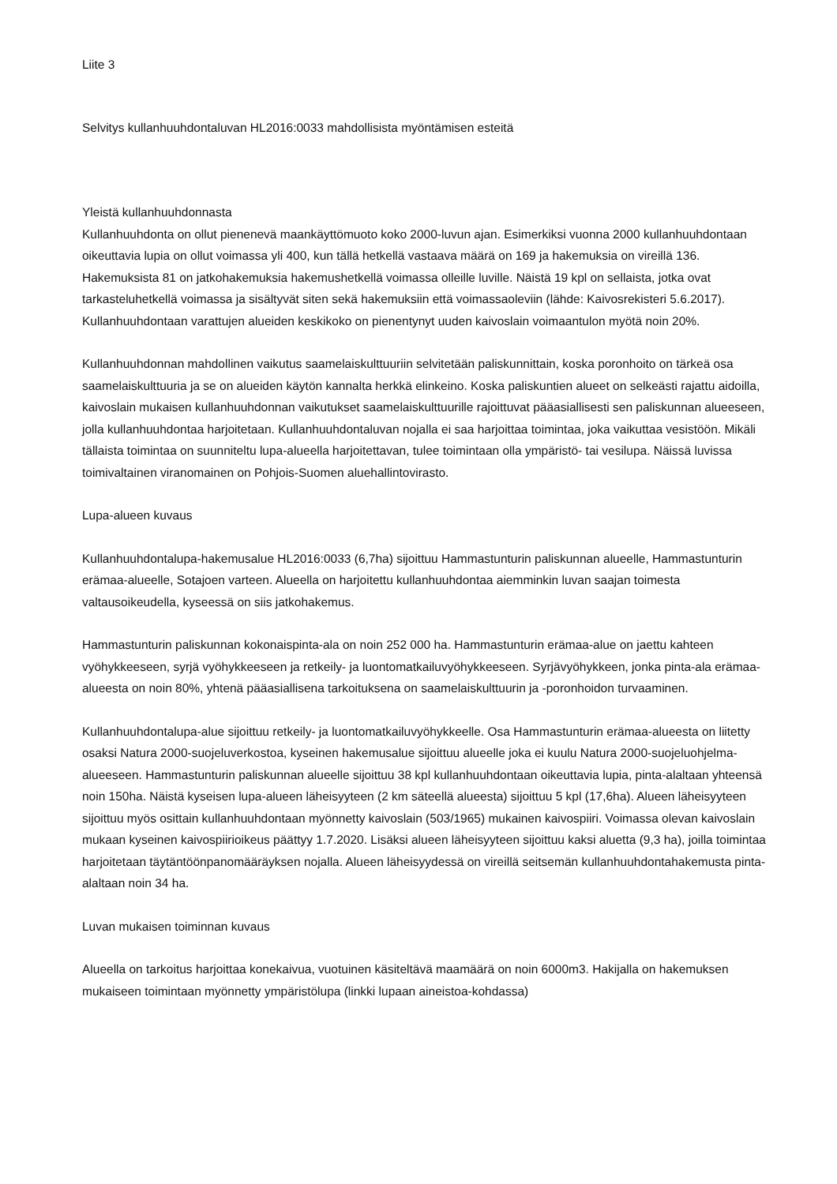Liite 3
Selvitys kullanhuuhdontaluvan HL2016:0033 mahdollisista myöntämisen esteitä
Yleistä kullanhuuhdonnasta
Kullanhuuhdonta on ollut pienenevä maankäyttömuoto koko 2000-luvun ajan. Esimerkiksi vuonna 2000 kullanhuuhdontaan oikeuttavia lupia on ollut voimassa yli 400, kun tällä hetkellä vastaava määrä on 169 ja hakemuksia on vireillä 136. Hakemuksista 81 on jatkohakemuksia hakemushetkellä voimassa olleille luville. Näistä 19 kpl on sellaista, jotka ovat tarkasteluhetkellä voimassa ja sisältyvät siten sekä hakemuksiin että voimassaoleviin (lähde: Kaivosrekisteri 5.6.2017). Kullanhuuhdontaan varattujen alueiden keskikoko on pienentynyt uuden kaivoslain voimaantulon myötä noin 20%.
Kullanhuuhdonnan mahdollinen vaikutus saamelaiskulttuuriin selvitetään paliskunnittain, koska poronhoito on tärkeä osa saamelaiskulttuuria ja se on alueiden käytön kannalta herkkä elinkeino. Koska paliskuntien alueet on selkeästi rajattu aidoilla, kaivoslain mukaisen kullanhuuhdonnan vaikutukset saamelaiskulttuurille rajoittuvat pääasiallisesti sen paliskunnan alueeseen, jolla kullanhuuhdontaa harjoitetaan. Kullanhuuhdontaluvan nojalla ei saa harjoittaa toimintaa, joka vaikuttaa vesistöön. Mikäli tällaista toimintaa on suunniteltu lupa-alueella harjoitettavan, tulee toimintaan olla ympäristö- tai vesilupa. Näissä luvissa toimivaltainen viranomainen on Pohjois-Suomen aluehallintovirasto.
Lupa-alueen kuvaus
Kullanhuuhdontalupa-hakemusalue HL2016:0033 (6,7ha) sijoittuu Hammastunturin paliskunnan alueelle, Hammastunturin erämaa-alueelle, Sotajoen varteen. Alueella on harjoitettu kullanhuuhdontaa aiemminkin luvan saajan toimesta valtausoikeudella, kyseessä on siis jatkohakemus.
Hammastunturin paliskunnan kokonaispinta-ala on noin 252 000 ha. Hammastunturin erämaa-alue on jaettu kahteen vyöhykkeeseen, syrjä vyöhykkeeseen ja retkeily- ja luontomatkailuvyöhykkeeseen. Syrjävyöhykkeen, jonka pinta-ala erämaa-alueesta on noin 80%, yhtenä pääasiallisena tarkoituksena on saamelaiskulttuurin ja -poronhoidon turvaaminen.
Kullanhuuhdontalupa-alue sijoittuu retkeily- ja luontomatkailuvyöhykkeelle. Osa Hammastunturin erämaa-alueesta on liitetty osaksi Natura 2000-suojeluverkostoa, kyseinen hakemusalue sijoittuu alueelle joka ei kuulu Natura 2000-suojeluohjelma-alueeseen. Hammastunturin paliskunnan alueelle sijoittuu 38 kpl kullanhuuhdontaan oikeuttavia lupia, pinta-alaltaan yhteensä noin 150ha. Näistä kyseisen lupa-alueen läheisyyteen (2 km säteellä alueesta) sijoittuu 5 kpl (17,6ha). Alueen läheisyyteen sijoittuu myös osittain kullanhuuhdontaan myönnetty kaivoslain (503/1965) mukainen kaivospiiri. Voimassa olevan kaivoslain mukaan kyseinen kaivospiirioikeus päättyy 1.7.2020. Lisäksi alueen läheisyyteen sijoittuu kaksi aluetta (9,3 ha), joilla toimintaa harjoitetaan täytäntöönpanomääräyksen nojalla. Alueen läheisyydessä on vireillä seitsemän kullanhuuhdontahakemusta pinta-alaltaan noin 34 ha.
Luvan mukaisen toiminnan kuvaus
Alueella on tarkoitus harjoittaa konekaivua, vuotuinen käsiteltävä maamäärä on noin 6000m3. Hakijalla on hakemuksen mukaiseen toimintaan myönnetty ympäristölupa (linkki lupaan aineistoa-kohdassa)